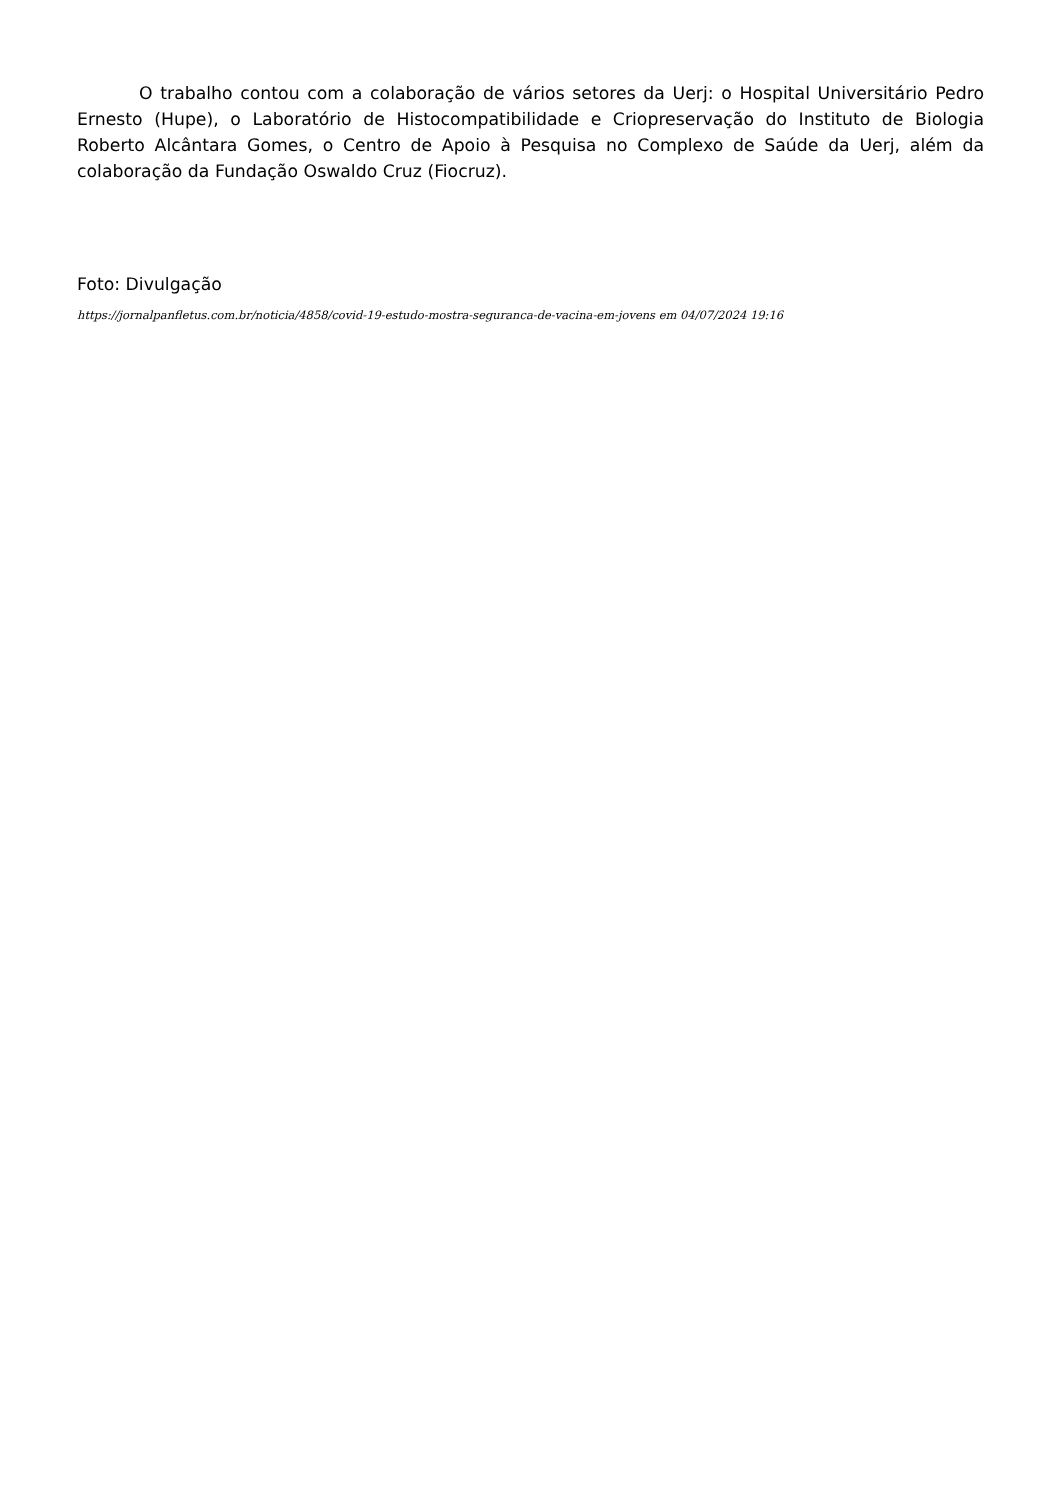O trabalho contou com a colaboração de vários setores da Uerj: o Hospital Universitário Pedro Ernesto (Hupe), o Laboratório de Histocompatibilidade e Criopreservação do Instituto de Biologia Roberto Alcântara Gomes, o Centro de Apoio à Pesquisa no Complexo de Saúde da Uerj, além da colaboração da Fundação Oswaldo Cruz (Fiocruz).
Foto: Divulgação
https://jornalpanfletus.com.br/noticia/4858/covid-19-estudo-mostra-seguranca-de-vacina-em-jovens em 04/07/2024 19:16